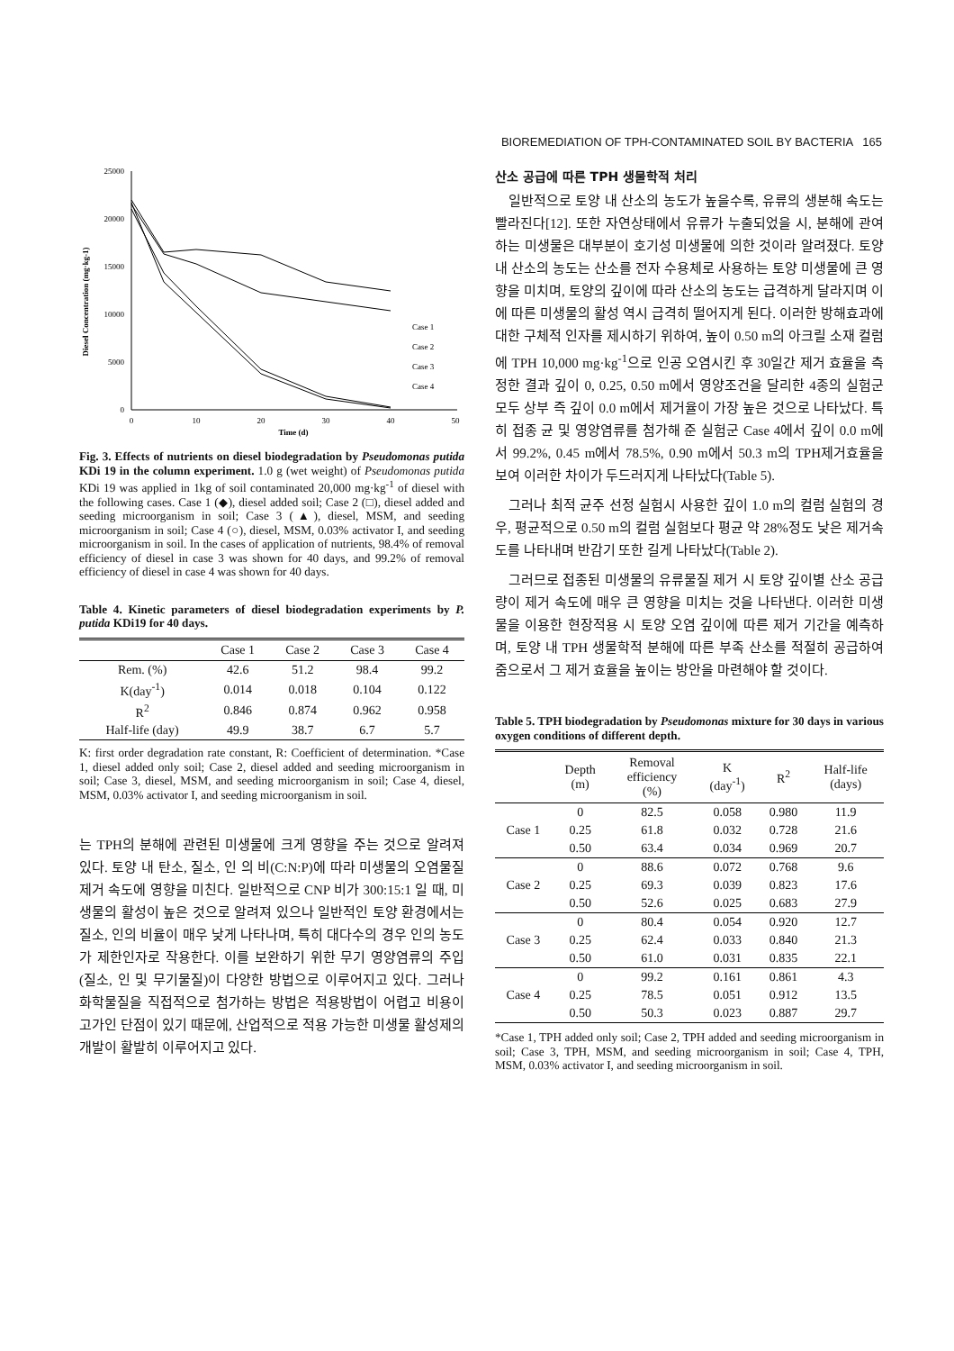BIOREMEDIATION OF TPH-CONTAMINATED SOIL BY BACTERIA 165
Diesel Concentration (mg·kg-1)
25000
20000
15000
10000
5000
0
0
10
20
30
40
50
Time (d)
Case 1
Case 2
Case 3
Case 4
Fig. 3. Effects of nutrients on diesel biodegradation by Pseudomonas putida KDi 19 in the column experiment. 1.0 g (wet weight) of Pseudomonas putida KDi 19 was applied in 1kg of soil contaminated 20,000 mg·kg<sup>-1</sup> of diesel with the following cases. Case 1 (◆), diesel added soil; Case 2 (□), diesel added and seeding microorganism in soil; Case 3 (▲), diesel, MSM, and seeding microorganism in soil; Case 4 (○), diesel, MSM, 0.03% activator I, and seeding microorganism in soil. In the cases of application of nutrients, 98.4% of removal efficiency of diesel in case 3 was shown for 40 days, and 99.2% of removal efficiency of diesel in case 4 was shown for 40 days.
Table 4. Kinetic parameters of diesel biodegradation experiments by P. putida KDi19 for 40 days.
| | Case 1 | Case 2 | Case 3 | Case 4 |
| --- | --- | --- | --- | --- |
| Rem. (%) | 42.6 | 51.2 | 98.4 | 99.2 |
| K(day<sup>-1</sup>) | 0.014 | 0.018 | 0.104 | 0.122 |
| R<sup>2</sup> | 0.846 | 0.874 | 0.962 | 0.958 |
| Half-life (day) | 49.9 | 38.7 | 6.7 | 5.7 |
K: first order degradation rate constant, R: Coefficient of determination. *Case 1, diesel added only soil; Case 2, diesel added and seeding microorganism in soil; Case 3, diesel, MSM, and seeding microorganism in soil; Case 4, diesel, MSM, 0.03% activator I, and seeding microorganism in soil.
는 TPH의 분해에 관련된 미생물에 크게 영향을 주는 것으로 알려져 있다. 토양 내 탄소, 질소, 인 의 비(C:N:P)에 따라 미생물의 오염물질 제거 속도에 영향을 미친다. 일반적으로 CNP 비가 300:15:1 일 때, 미생물의 활성이 높은 것으로 알려져 있으나 일반적인 토양 환경에서는 질소, 인의 비율이 매우 낮게 나타나며, 특히 대다수의 경우 인의 농도가 제한인자로 작용한다. 이를 보완하기 위한 무기 영양염류의 주입(질소, 인 및 무기물질)이 다양한 방법으로 이루어지고 있다. 그러나 화학물질을 직접적으로 첨가하는 방법은 적용방법이 어렵고 비용이 고가인 단점이 있기 때문에, 산업적으로 적용 가능한 미생물 활성제의 개발이 활발히 이루어지고 있다.
산소 공급에 따른 TPH 생물학적 처리
일반적으로 토양 내 산소의 농도가 높을수록, 유류의 생분해 속도는 빨라진다[12]. 또한 자연상태에서 유류가 누출되었을 시, 분해에 관여하는 미생물은 대부분이 호기성 미생물에 의한 것이라 알려졌다. 토양 내 산소의 농도는 산소를 전자 수용체로 사용하는 토양 미생물에 큰 영향을 미치며, 토양의 깊이에 따라 산소의 농도는 급격하게 달라지며 이에 따른 미생물의 활성 역시 급격히 떨어지게 된다. 이러한 방해효과에 대한 구체적 인자를 제시하기 위하여, 높이 0.50 m의 아크릴 소재 컬럼에 TPH 10,000 mg·kg<sup>-1</sup>으로 인공 오염시킨 후 30일간 제거 효율을 측정한 결과 깊이 0, 0.25, 0.50 m에서 영양조건을 달리한 4종의 실험군 모두 상부 즉 깊이 0.0 m에서 제거율이 가장 높은 것으로 나타났다. 특히 접종 균 및 영양염류를 첨가해 준 실험군 Case 4에서 깊이 0.0 m에서 99.2%, 0.45 m에서 78.5%, 0.90 m에서 50.3 m의 TPH제거효율을 보여 이러한 차이가 두드러지게 나타났다(Table 5).
그러나 최적 균주 선정 실험시 사용한 깊이 1.0 m의 컬럼 실험의 경우, 평균적으로 0.50 m의 컬럼 실험보다 평균 약 28%정도 낮은 제거속도를 나타내며 반감기 또한 길게 나타났다(Table 2).
그러므로 접종된 미생물의 유류물질 제거 시 토양 깊이별 산소 공급량이 제거 속도에 매우 큰 영향을 미치는 것을 나타낸다. 이러한 미생물을 이용한 현장적용 시 토양 오염 깊이에 따른 제거 기간을 예측하며, 토양 내 TPH 생물학적 분해에 따른 부족 산소를 적절히 공급하여 줌으로서 그 제거 효율을 높이는 방안을 마련해야 할 것이다.
Table 5. TPH biodegradation by Pseudomonas mixture for 30 days in various oxygen conditions of different depth.
| | Depth (m) | Removal efficiency (%) | K (day<sup>-1</sup>) | R<sup>2</sup> | Half-life (days) |
| --- | --- | --- | --- | --- | --- |
| | 0 | 82.5 | 0.058 | 0.980 | 11.9 |
| Case 1 | 0.25 | 61.8 | 0.032 | 0.728 | 21.6 |
| | 0.50 | 63.4 | 0.034 | 0.969 | 20.7 |
| | 0 | 88.6 | 0.072 | 0.768 | 9.6 |
| Case 2 | 0.25 | 69.3 | 0.039 | 0.823 | 17.6 |
| | 0.50 | 52.6 | 0.025 | 0.683 | 27.9 |
| | 0 | 80.4 | 0.054 | 0.920 | 12.7 |
| Case 3 | 0.25 | 62.4 | 0.033 | 0.840 | 21.3 |
| | 0.50 | 61.0 | 0.031 | 0.835 | 22.1 |
| | 0 | 99.2 | 0.161 | 0.861 | 4.3 |
| Case 4 | 0.25 | 78.5 | 0.051 | 0.912 | 13.5 |
| | 0.50 | 50.3 | 0.023 | 0.887 | 29.7 |
*Case 1, TPH added only soil; Case 2, TPH added and seeding microorganism in soil; Case 3, TPH, MSM, and seeding microorganism in soil; Case 4, TPH, MSM, 0.03% activator I, and seeding microorganism in soil.